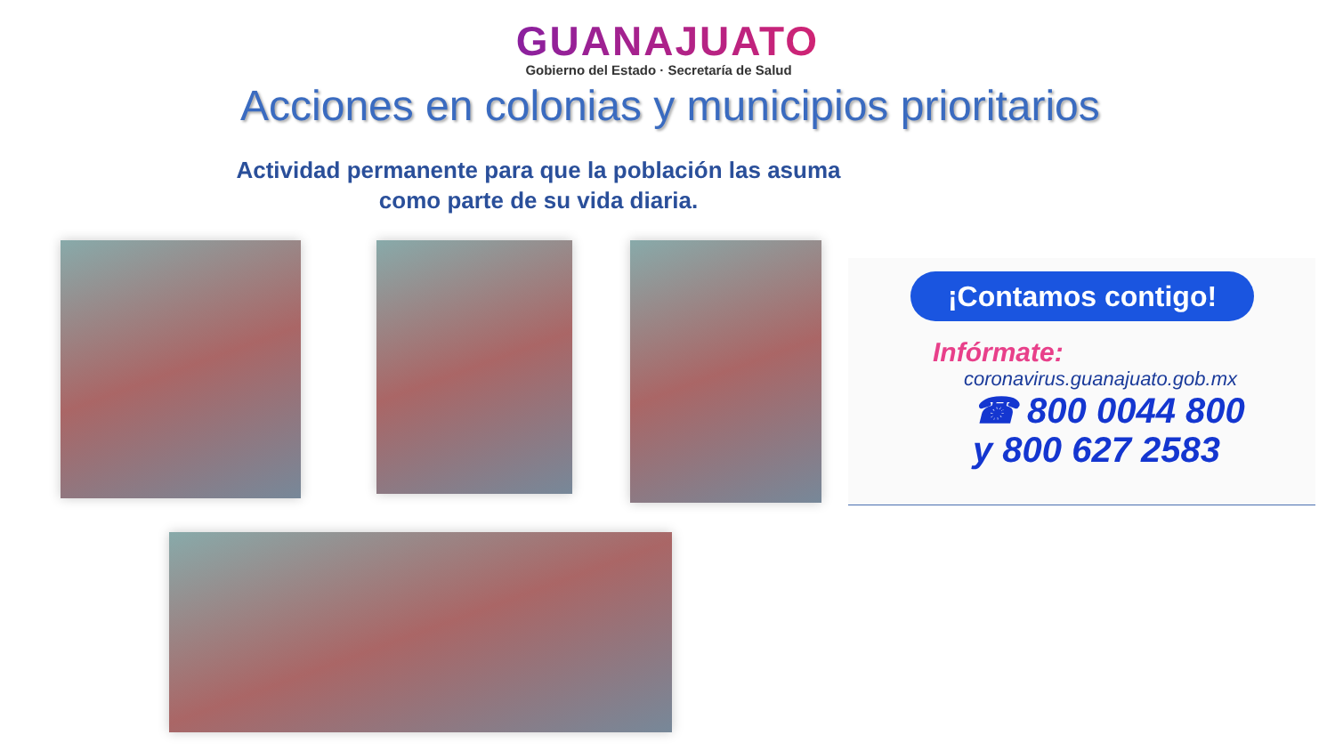GUANAJUATO
Gobierno del Estado · Secretaría de Salud
Acciones en colonias y municipios prioritarios
Actividad permanente para que la población las asuma como parte de su vida diaria.
¡Contamos contigo!
Infórmate:
coronavirus.guanajuato.gob.mx
☎ 800 0044 800
y 800 627 2583